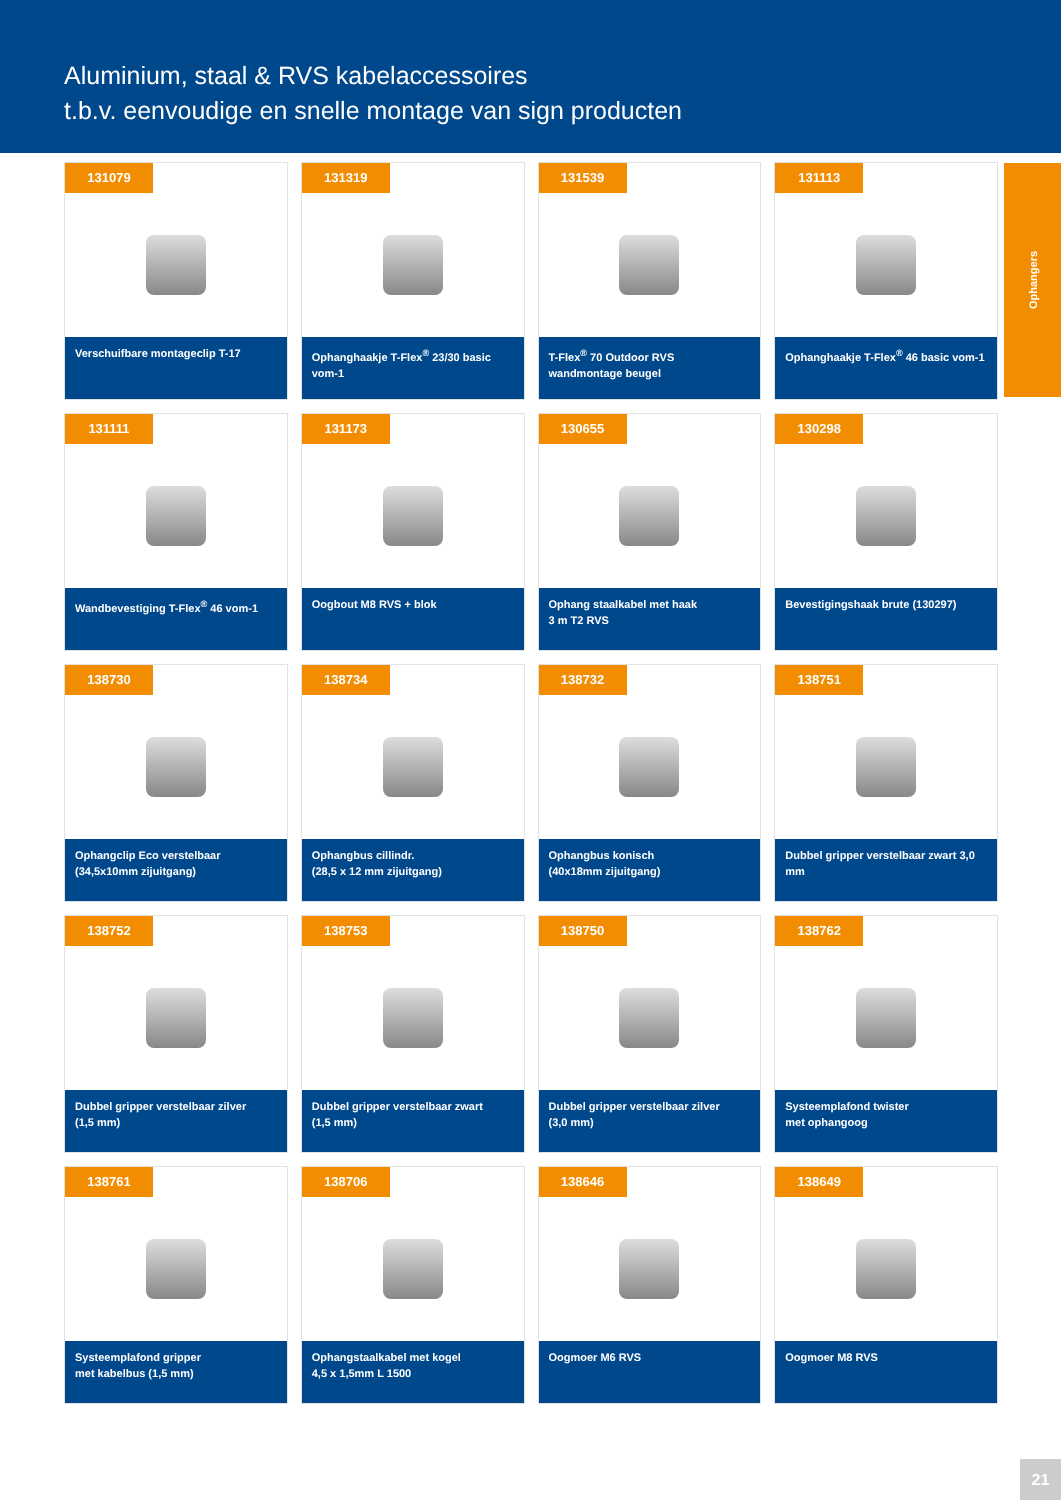Aluminium, staal & RVS kabelaccessoires
t.b.v. eenvoudige en snelle montage van sign producten
131079
Verschuifbare montageclip T-17
131319
Ophanghaakje T-Flex<sup>®</sup> 23/30 basic vom-1
131539
T-Flex<sup>®</sup> 70 Outdoor RVS
wandmontage beugel
131113
Ophanghaakje T-Flex<sup>®</sup> 46 basic vom-1
131111
Wandbevestiging T-Flex<sup>®</sup> 46 vom-1
131173
Oogbout M8 RVS + blok
130655
Ophang staalkabel met haak
3 m T2 RVS
130298
Bevestigingshaak brute (130297)
138730
Ophangclip Eco verstelbaar
(34,5x10mm zijuitgang)
138734
Ophangbus cillindr.
(28,5 x 12 mm zijuitgang)
138732
Ophangbus konisch
(40x18mm zijuitgang)
138751
Dubbel gripper verstelbaar zwart 3,0 mm
138752
Dubbel gripper verstelbaar zilver
(1,5 mm)
138753
Dubbel gripper verstelbaar zwart
(1,5 mm)
138750
Dubbel gripper verstelbaar zilver
(3,0 mm)
138762
Systeemplafond twister
met ophangoog
138761
Systeemplafond gripper
met kabelbus (1,5 mm)
138706
Ophangstaalkabel met kogel
4,5 x 1,5mm L 1500
138646
Oogmoer M6 RVS
138649
Oogmoer M8 RVS
Ophangers
21